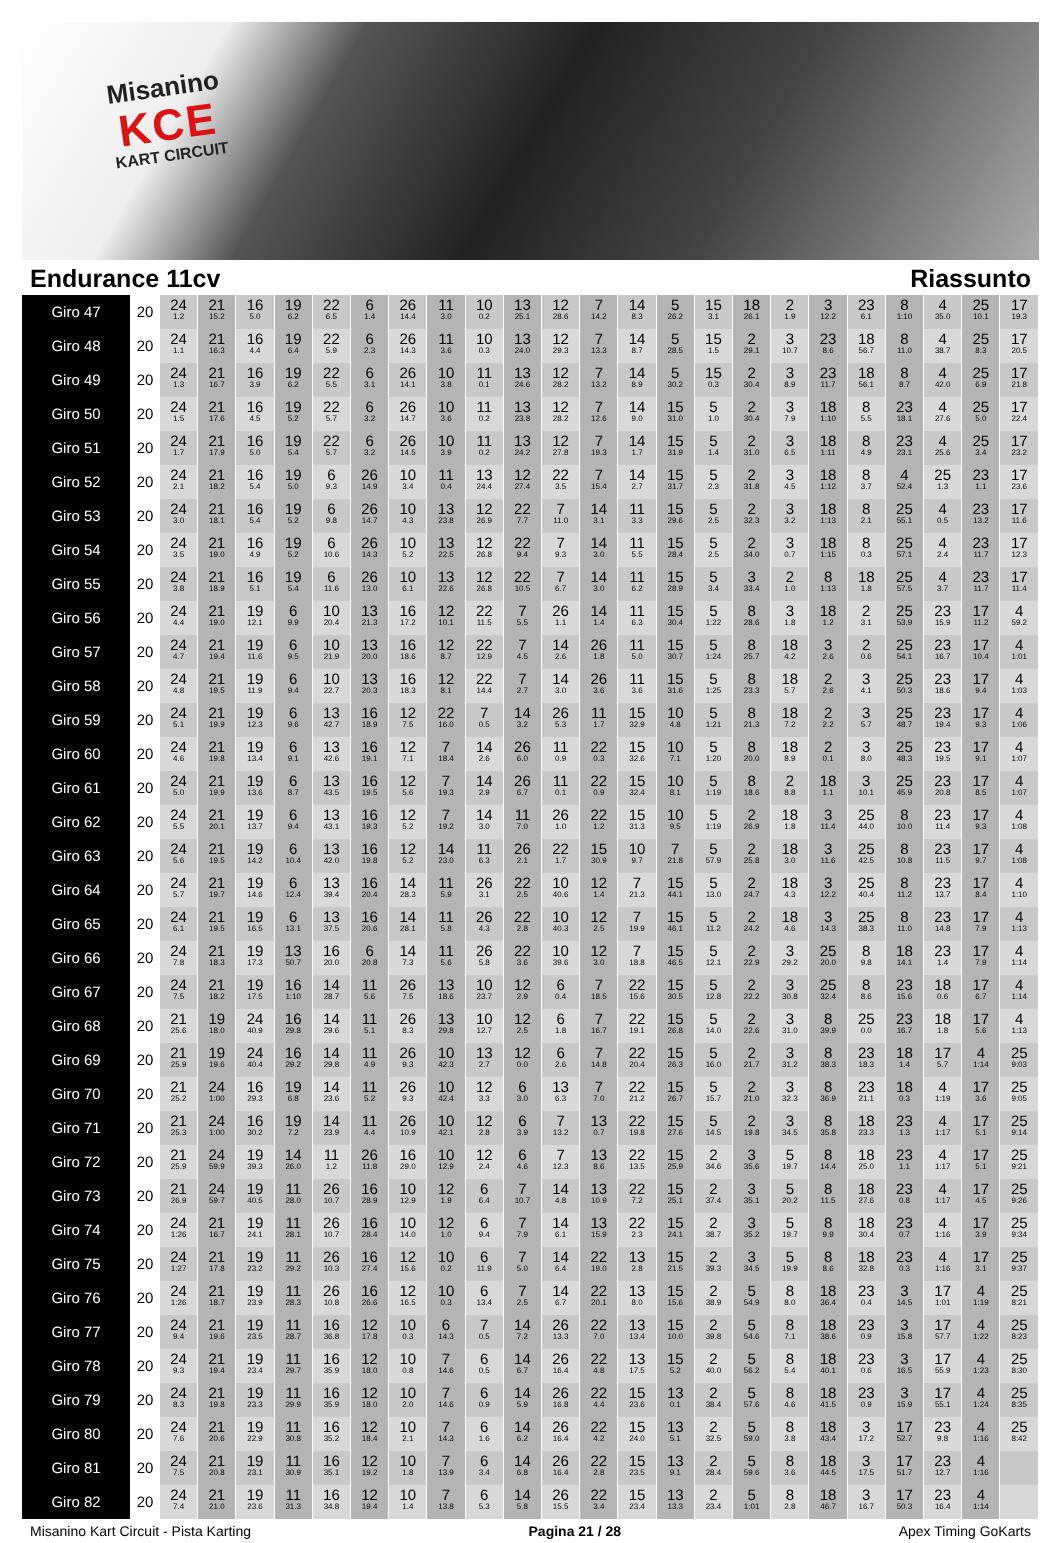Misanino
KCE
KART CIRCUIT
Endurance 11cv Riassunto
| Giro 47 | 20 | 24 1.2 | 21 15.2 | 16 5.0 | 19 6.2 | 22 6.5 | 6 1.4 | 26 14.4 | 11 3.0 | 10 0.2 | 13 25.1 | 12 28.6 | 7 14.2 | 14 8.3 | 5 26.2 | 15 3.1 | 18 26.1 | 2 1.9 | 3 12.2 | 23 6.1 | 8 1:10 | 4 35.0 | 25 10.1 | 17 19.3 |
| Giro 48 | 20 | 24 1.1 | 21 16.3 | 16 4.4 | 19 6.4 | 22 5.9 | 6 2.3 | 26 14.3 | 11 3.6 | 10 0.3 | 13 24.0 | 12 29.3 | 7 13.3 | 14 8.7 | 5 28.5 | 15 1.5 | 2 29.1 | 3 10.7 | 23 8.6 | 18 56.7 | 8 11.0 | 4 38.7 | 25 8.3 | 17 20.5 |
| Giro 49 | 20 | 24 1.3 | 21 16.7 | 16 3.9 | 19 6.2 | 22 5.5 | 6 3.1 | 26 14.1 | 10 3.8 | 11 0.1 | 13 24.6 | 12 28.2 | 7 13.2 | 14 8.9 | 5 30.2 | 15 0.3 | 2 30.4 | 3 8.9 | 23 11.7 | 18 56.1 | 8 8.7 | 4 42.0 | 25 6.9 | 17 21.8 |
| Giro 50 | 20 | 24 1.5 | 21 17.6 | 16 4.5 | 19 5.2 | 22 5.7 | 6 3.2 | 26 14.7 | 10 3.6 | 11 0.2 | 13 23.8 | 12 28.2 | 7 12.6 | 14 9.0 | 15 31.0 | 5 1.0 | 2 30.4 | 3 7.9 | 18 1:10 | 8 5.5 | 23 18.1 | 4 27.6 | 25 5.0 | 17 22.4 |
| Giro 51 | 20 | 24 1.7 | 21 17.9 | 16 5.0 | 19 5.4 | 22 5.7 | 6 3.2 | 26 14.5 | 10 3.9 | 11 0.2 | 13 24.2 | 12 27.8 | 7 19.3 | 14 1.7 | 15 31.9 | 5 1.4 | 2 31.0 | 3 6.5 | 18 1:11 | 8 4.9 | 23 23.1 | 4 25.6 | 25 3.4 | 17 23.2 |
| Giro 52 | 20 | 24 2.1 | 21 18.2 | 16 5.4 | 19 5.0 | 6 9.3 | 26 14.9 | 10 3.4 | 11 0.4 | 13 24.4 | 12 27.4 | 22 3.5 | 7 15.4 | 14 2.7 | 15 31.7 | 5 2.3 | 2 31.8 | 3 4.5 | 18 1:12 | 8 3.7 | 4 52.4 | 25 1.3 | 23 1.1 | 17 23.6 |
| Giro 53 | 20 | 24 3.0 | 21 18.1 | 16 5.4 | 19 5.2 | 6 9.8 | 26 14.7 | 10 4.3 | 13 23.8 | 12 26.9 | 22 7.7 | 7 11.0 | 14 3.1 | 11 3.3 | 15 29.6 | 5 2.5 | 2 32.3 | 3 3.2 | 18 1:13 | 8 2.1 | 25 55.1 | 4 0.5 | 23 13.2 | 17 11.6 |
| Giro 54 | 20 | 24 3.5 | 21 19.0 | 16 4.9 | 19 5.2 | 6 10.6 | 26 14.3 | 10 5.2 | 13 22.5 | 12 26.8 | 22 9.4 | 7 9.3 | 14 3.0 | 11 5.5 | 15 28.4 | 5 2.5 | 2 34.0 | 3 0.7 | 18 1:15 | 8 0.3 | 25 57.1 | 4 2.4 | 23 11.7 | 17 12.3 |
| Giro 55 | 20 | 24 3.8 | 21 18.9 | 16 5.1 | 19 5.4 | 6 11.6 | 26 13.0 | 10 6.1 | 13 22.6 | 12 26.8 | 22 10.5 | 7 6.7 | 14 3.0 | 11 6.2 | 15 28.9 | 5 3.4 | 3 33.4 | 2 1.0 | 8 1:13 | 18 1.8 | 25 57.5 | 4 3.7 | 23 11.7 | 17 11.4 |
| Giro 56 | 20 | 24 4.4 | 21 19.0 | 19 12.1 | 6 9.9 | 10 20.4 | 13 21.3 | 16 17.2 | 12 10.1 | 22 11.5 | 7 5.5 | 26 1.1 | 14 1.4 | 11 6.3 | 15 30.4 | 5 1:22 | 8 28.6 | 3 1.8 | 18 1.2 | 2 3.1 | 25 53.9 | 23 15.9 | 17 11.2 | 4 59.2 |
| Giro 57 | 20 | 24 4.7 | 21 19.4 | 19 11.6 | 6 9.5 | 10 21.9 | 13 20.0 | 16 18.6 | 12 8.7 | 22 12.9 | 7 4.5 | 14 2.6 | 26 1.8 | 11 5.0 | 15 30.7 | 5 1:24 | 8 25.7 | 18 4.2 | 3 2.6 | 2 0.6 | 25 54.1 | 23 16.7 | 17 10.4 | 4 1:01 |
| Giro 58 | 20 | 24 4.8 | 21 19.5 | 19 11.9 | 6 9.4 | 10 22.7 | 13 20.3 | 16 18.3 | 12 8.1 | 22 14.4 | 7 2.7 | 14 3.0 | 26 3.6 | 11 3.6 | 15 31.6 | 5 1:25 | 8 23.3 | 18 5.7 | 2 2.6 | 3 4.1 | 25 50.3 | 23 18.6 | 17 9.4 | 4 1:03 |
| Giro 59 | 20 | 24 5.1 | 21 19.9 | 19 12.3 | 6 9.6 | 13 42.7 | 16 18.9 | 12 7.5 | 22 16.0 | 7 0.5 | 14 3.2 | 26 5.3 | 11 1.7 | 15 32.9 | 10 4.8 | 5 1:21 | 8 21.3 | 18 7.2 | 2 2.2 | 3 5.7 | 25 48.7 | 23 19.4 | 17 9.3 | 4 1:06 |
| Giro 60 | 20 | 24 4.6 | 21 19.8 | 19 13.4 | 6 9.1 | 13 42.6 | 16 19.1 | 12 7.1 | 7 18.4 | 14 2.6 | 26 6.0 | 11 0.9 | 22 0.3 | 15 32.6 | 10 7.1 | 5 1:20 | 8 20.0 | 18 8.9 | 2 0.1 | 3 8.0 | 25 48.3 | 23 19.5 | 17 9.1 | 4 1:07 |
| Giro 61 | 20 | 24 5.0 | 21 19.9 | 19 13.6 | 6 8.7 | 13 43.5 | 16 19.5 | 12 5.6 | 7 19.3 | 14 2.9 | 26 6.7 | 11 0.1 | 22 0.9 | 15 32.4 | 10 8.1 | 5 1:19 | 8 18.6 | 2 8.8 | 18 1.1 | 3 10.1 | 25 45.9 | 23 20.8 | 17 8.5 | 4 1:07 |
| Giro 62 | 20 | 24 5.5 | 21 20.1 | 19 13.7 | 6 9.4 | 13 43.1 | 16 19.3 | 12 5.2 | 7 19.2 | 14 3.0 | 11 7.0 | 26 1.0 | 22 1.2 | 15 31.3 | 10 9.5 | 5 1:19 | 2 26.9 | 18 1.8 | 3 11.4 | 25 44.0 | 8 10.0 | 23 11.4 | 17 9.3 | 4 1:08 |
| Giro 63 | 20 | 24 5.6 | 21 19.5 | 19 14.2 | 6 10.4 | 13 42.0 | 16 19.8 | 12 5.2 | 14 23.0 | 11 6.3 | 26 2.1 | 22 1.7 | 15 30.9 | 10 9.7 | 7 21.8 | 5 57.9 | 2 25.8 | 18 3.0 | 3 11.6 | 25 42.5 | 8 10.8 | 23 11.5 | 17 9.7 | 4 1:08 |
| Giro 64 | 20 | 24 5.7 | 21 19.7 | 19 14.6 | 6 12.4 | 13 39.4 | 16 20.4 | 14 28.3 | 11 5.9 | 26 3.1 | 22 2.5 | 10 40.6 | 12 1.4 | 7 21.3 | 15 44.1 | 5 13.0 | 2 24.7 | 18 4.3 | 3 12.2 | 25 40.4 | 8 11.2 | 23 13.7 | 17 8.4 | 4 1:10 |
| Giro 65 | 20 | 24 6.1 | 21 19.5 | 19 16.5 | 6 13.1 | 13 37.5 | 16 20.6 | 14 28.1 | 11 5.8 | 26 4.3 | 22 2.8 | 10 40.3 | 12 2.5 | 7 19.9 | 15 46.1 | 5 11.2 | 2 24.2 | 18 4.6 | 3 14.3 | 25 38.3 | 8 11.0 | 23 14.8 | 17 7.9 | 4 1:13 |
| Giro 66 | 20 | 24 7.8 | 21 18.3 | 19 17.3 | 13 50.7 | 16 20.0 | 6 20.8 | 14 7.3 | 11 5.6 | 26 5.8 | 22 3.6 | 10 39.6 | 12 3.0 | 7 18.8 | 15 46.5 | 5 12.1 | 2 22.9 | 3 29.2 | 25 20.0 | 8 9.8 | 18 14.1 | 23 1.4 | 17 7.9 | 4 1:14 |
| Giro 67 | 20 | 24 7.5 | 21 18.2 | 19 17.5 | 16 1:10 | 14 28.7 | 11 5.6 | 26 7.5 | 13 18.6 | 10 23.7 | 12 2.9 | 6 0.4 | 7 18.5 | 22 15.6 | 15 30.5 | 5 12.8 | 2 22.2 | 3 30.8 | 25 32.4 | 8 8.6 | 23 15.6 | 18 0.6 | 17 6.7 | 4 1:14 |
| Giro 68 | 20 | 21 25.6 | 19 18.0 | 24 40.9 | 16 29.8 | 14 29.6 | 11 5.1 | 26 8.3 | 13 29.8 | 10 12.7 | 12 2.5 | 6 1.8 | 7 16.7 | 22 19.1 | 15 26.8 | 5 14.0 | 2 22.6 | 3 31.0 | 8 39.9 | 25 0.0 | 23 16.7 | 18 1.8 | 17 5.6 | 4 1:13 |
| Giro 69 | 20 | 21 25.9 | 19 19.6 | 24 40.4 | 16 29.2 | 14 29.8 | 11 4.9 | 26 9.3 | 10 42.3 | 13 2.7 | 12 0.0 | 6 2.6 | 7 14.8 | 22 20.4 | 15 26.3 | 5 16.0 | 2 21.7 | 3 31.2 | 8 38.3 | 23 18.3 | 18 1.4 | 17 5.7 | 4 1:14 | 25 9:03 |
| Giro 70 | 20 | 21 25.2 | 24 1:00 | 16 29.3 | 19 6.8 | 14 23.6 | 11 5.2 | 26 9.3 | 10 42.4 | 12 3.3 | 6 3.0 | 13 6.3 | 7 7.0 | 22 21.2 | 15 26.7 | 5 15.7 | 2 21.0 | 3 32.3 | 8 36.9 | 23 21.1 | 18 0.3 | 4 1:19 | 17 3.6 | 25 9:05 |
| Giro 71 | 20 | 21 25.3 | 24 1:00 | 16 30.2 | 19 7.2 | 14 23.9 | 11 4.4 | 26 10.9 | 10 42.1 | 12 2.8 | 6 3.9 | 7 13.2 | 13 0.7 | 22 19.8 | 15 27.6 | 5 14.5 | 2 19.8 | 3 34.5 | 8 35.8 | 18 23.3 | 23 1.3 | 4 1:17 | 17 5.1 | 25 9:14 |
| Giro 72 | 20 | 21 25.9 | 24 59.9 | 19 39.3 | 14 26.0 | 11 1.2 | 26 11.8 | 16 29.0 | 10 12.9 | 12 2.4 | 6 4.6 | 7 12.3 | 13 8.6 | 22 13.5 | 15 25.9 | 2 34.6 | 3 35.6 | 5 19.7 | 8 14.4 | 18 25.0 | 23 1.1 | 4 1:17 | 17 5.1 | 25 9:21 |
| Giro 73 | 20 | 21 26.9 | 24 59.7 | 19 40.5 | 11 28.0 | 26 10.7 | 16 28.9 | 10 12.9 | 12 1.9 | 6 6.4 | 7 10.7 | 14 4.8 | 13 10.9 | 22 7.2 | 15 25.1 | 2 37.4 | 3 35.1 | 5 20.2 | 8 11.5 | 18 27.6 | 23 0.8 | 4 1:17 | 17 4.5 | 25 9:26 |
| Giro 74 | 20 | 24 1:26 | 21 16.7 | 19 24.1 | 11 28.1 | 26 10.7 | 16 28.4 | 10 14.0 | 12 1.0 | 6 9.4 | 7 7.9 | 14 6.1 | 13 15.9 | 22 2.3 | 15 24.1 | 2 38.7 | 3 35.2 | 5 19.7 | 8 9.9 | 18 30.4 | 23 0.7 | 4 1:16 | 17 3.9 | 25 9:34 |
| Giro 75 | 20 | 24 1:27 | 21 17.8 | 19 23.2 | 11 29.2 | 26 10.3 | 16 27.4 | 12 15.6 | 10 0.2 | 6 11.9 | 7 5.0 | 14 6.4 | 22 19.0 | 13 2.8 | 15 21.5 | 2 39.3 | 3 34.5 | 5 19.9 | 8 8.6 | 18 32.8 | 23 0.3 | 4 1:16 | 17 3.1 | 25 9:37 |
| Giro 76 | 20 | 24 1:26 | 21 18.7 | 19 23.9 | 11 28.3 | 26 10.8 | 16 26.6 | 12 16.5 | 10 0.3 | 6 13.4 | 7 2.5 | 14 6.7 | 22 20.1 | 13 8.0 | 15 15.6 | 2 38.9 | 5 54.9 | 8 8.0 | 18 36.4 | 23 0.4 | 3 14.5 | 17 1:01 | 4 1:19 | 25 8:21 |
| Giro 77 | 20 | 24 9.4 | 21 19.6 | 19 23.5 | 11 28.7 | 16 36.8 | 12 17.8 | 10 0.3 | 6 14.3 | 7 0.5 | 14 7.2 | 26 13.3 | 22 7.0 | 13 13.4 | 15 10.0 | 2 39.8 | 5 54.6 | 8 7.1 | 18 38.6 | 23 0.9 | 3 15.8 | 17 57.7 | 4 1:22 | 25 8:23 |
| Giro 78 | 20 | 24 9.3 | 21 19.4 | 19 23.4 | 11 29.7 | 16 35.9 | 12 18.0 | 10 0.8 | 7 14.6 | 6 0.5 | 14 6.7 | 26 16.4 | 22 4.8 | 13 17.5 | 15 5.2 | 2 40.0 | 5 56.2 | 8 5.4 | 18 40.1 | 23 0.6 | 3 16.5 | 17 55.9 | 4 1:23 | 25 8:30 |
| Giro 79 | 20 | 24 8.3 | 21 19.8 | 19 23.3 | 11 29.9 | 16 35.9 | 12 18.0 | 10 2.0 | 7 14.6 | 6 0.9 | 14 5.9 | 26 16.8 | 22 4.4 | 15 23.6 | 13 0.1 | 2 38.4 | 5 57.6 | 8 4.6 | 18 41.5 | 23 0.9 | 3 15.9 | 17 55.1 | 4 1:24 | 25 8:35 |
| Giro 80 | 20 | 24 7.6 | 21 20.6 | 19 22.9 | 11 30.8 | 16 35.2 | 12 18.4 | 10 2.1 | 7 14.3 | 6 1.6 | 14 6.2 | 26 16.4 | 22 4.2 | 15 24.0 | 13 5.1 | 2 32.5 | 5 59.0 | 8 3.8 | 18 43.4 | 3 17.2 | 17 52.7 | 23 9.8 | 4 1:16 | 25 8:42 |
| Giro 81 | 20 | 24 7.5 | 21 20.8 | 19 23.1 | 11 30.9 | 16 35.1 | 12 19.2 | 10 1.8 | 7 13.9 | 6 3.4 | 14 6.8 | 26 16.4 | 22 2.8 | 15 23.5 | 13 9.1 | 2 28.4 | 5 59.6 | 8 3.6 | 18 44.5 | 3 17.5 | 17 51.7 | 23 12.7 | 4 1:16 | |
| Giro 82 | 20 | 24 7.4 | 21 21.0 | 19 23.6 | 11 31.3 | 16 34.8 | 12 19.4 | 10 1.4 | 7 13.8 | 6 5.3 | 14 5.8 | 26 15.5 | 22 3.4 | 15 23.4 | 13 13.3 | 2 23.4 | 5 1:01 | 8 2.8 | 18 46.7 | 3 16.7 | 17 50.3 | 23 16.4 | 4 1:14 | |
Misanino Kart Circuit - Pista Karting Pagina 21 / 28 Apex Timing GoKarts